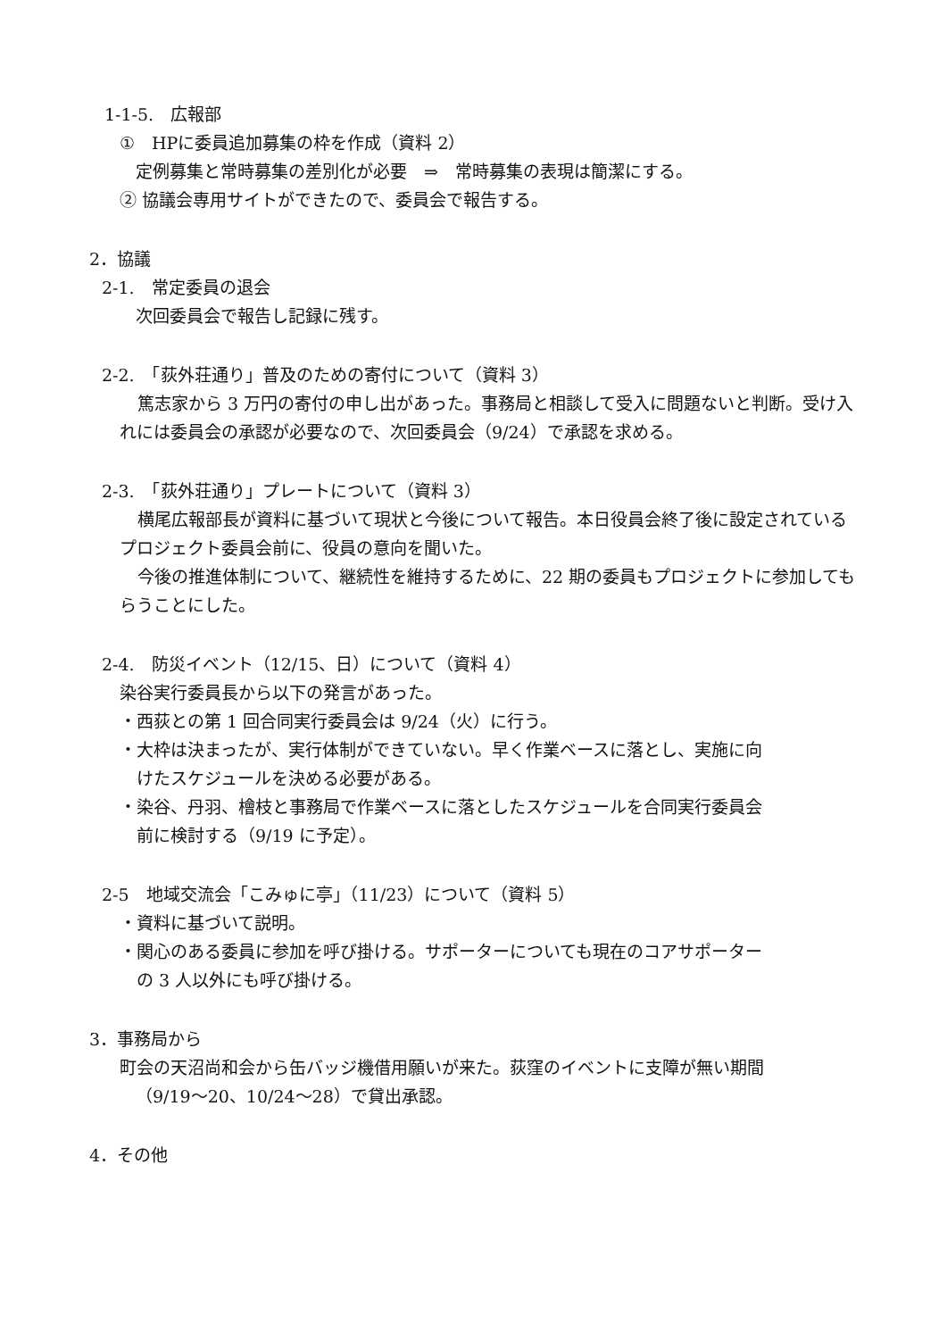1-1-5.　広報部
①　HPに委員追加募集の枠を作成（資料 2）
定例募集と常時募集の差別化が必要　⇒　常時募集の表現は簡潔にする。
② 協議会専用サイトができたので、委員会で報告する。
2．協議
2-1.　常定委員の退会
次回委員会で報告し記録に残す。
2-2.　「荻外荘通り」普及のための寄付について（資料 3）
篤志家から 3 万円の寄付の申し出があった。事務局と相談して受入に問題ないと判断。受け入れには委員会の承認が必要なので、次回委員会（9/24）で承認を求める。
2-3.　「荻外荘通り」プレートについて（資料 3）
横尾広報部長が資料に基づいて現状と今後について報告。本日役員会終了後に設定されているプロジェクト委員会前に、役員の意向を聞いた。
今後の推進体制について、継続性を維持するために、22 期の委員もプロジェクトに参加してもらうことにした。
2-4.　防災イベント（12/15、日）について（資料 4）
染谷実行委員長から以下の発言があった。
・西荻との第 1 回合同実行委員会は 9/24（火）に行う。
・大枠は決まったが、実行体制ができていない。早く作業ベースに落とし、実施に向
　けたスケジュールを決める必要がある。
・染谷、丹羽、檜枝と事務局で作業ベースに落としたスケジュールを合同実行委員会
　前に検討する（9/19 に予定）。
2-5　地域交流会「こみゅに亭」（11/23）について（資料 5）
・資料に基づいて説明。
・関心のある委員に参加を呼び掛ける。サポーターについても現在のコアサポーター
　の 3 人以外にも呼び掛ける。
3．事務局から
町会の天沼尚和会から缶バッジ機借用願いが来た。荻窪のイベントに支障が無い期間
（9/19～20、10/24～28）で貸出承認。
4．その他